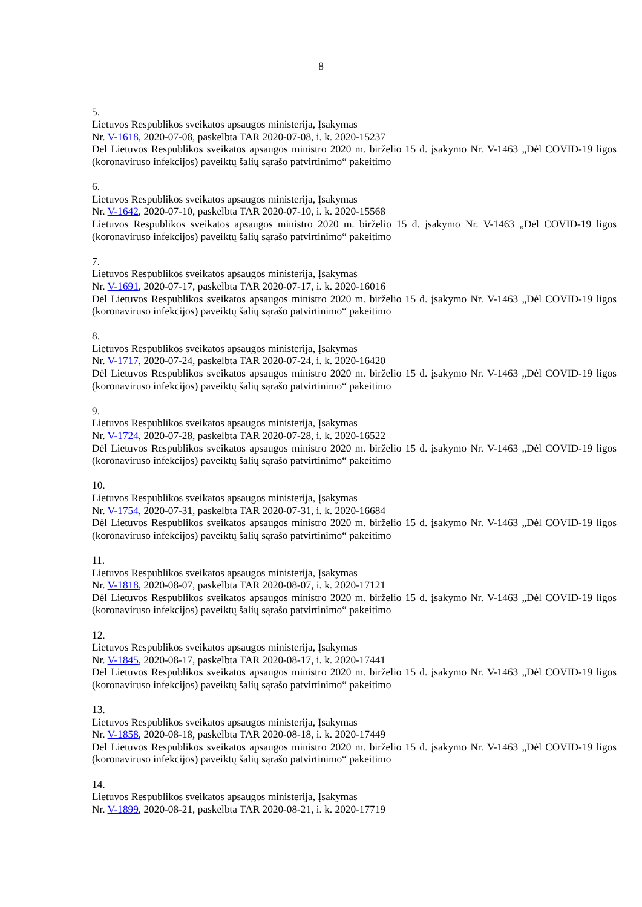8
5.
Lietuvos Respublikos sveikatos apsaugos ministerija, Įsakymas
Nr. V-1618, 2020-07-08, paskelbta TAR 2020-07-08, i. k. 2020-15237
Dėl Lietuvos Respublikos sveikatos apsaugos ministro 2020 m. birželio 15 d. įsakymo Nr. V-1463 „Dėl COVID-19 ligos (koronaviruso infekcijos) paveiktų šalių sąrašo patvirtinimo“ pakeitimo
6.
Lietuvos Respublikos sveikatos apsaugos ministerija, Įsakymas
Nr. V-1642, 2020-07-10, paskelbta TAR 2020-07-10, i. k. 2020-15568
Lietuvos Respublikos sveikatos apsaugos ministro 2020 m. birželio 15 d. įsakymo Nr. V-1463 „Dėl COVID-19 ligos (koronaviruso infekcijos) paveiktų šalių sąrašo patvirtinimo“ pakeitimo
7.
Lietuvos Respublikos sveikatos apsaugos ministerija, Įsakymas
Nr. V-1691, 2020-07-17, paskelbta TAR 2020-07-17, i. k. 2020-16016
Dėl Lietuvos Respublikos sveikatos apsaugos ministro 2020 m. birželio 15 d. įsakymo Nr. V-1463 „Dėl COVID-19 ligos (koronaviruso infekcijos) paveiktų šalių sąrašo patvirtinimo“ pakeitimo
8.
Lietuvos Respublikos sveikatos apsaugos ministerija, Įsakymas
Nr. V-1717, 2020-07-24, paskelbta TAR 2020-07-24, i. k. 2020-16420
Dėl Lietuvos Respublikos sveikatos apsaugos ministro 2020 m. birželio 15 d. įsakymo Nr. V-1463 „Dėl COVID-19 ligos (koronaviruso infekcijos) paveiktų šalių sąrašo patvirtinimo“ pakeitimo
9.
Lietuvos Respublikos sveikatos apsaugos ministerija, Įsakymas
Nr. V-1724, 2020-07-28, paskelbta TAR 2020-07-28, i. k. 2020-16522
Dėl Lietuvos Respublikos sveikatos apsaugos ministro 2020 m. birželio 15 d. įsakymo Nr. V-1463 „Dėl COVID-19 ligos (koronaviruso infekcijos) paveiktų šalių sąrašo patvirtinimo“ pakeitimo
10.
Lietuvos Respublikos sveikatos apsaugos ministerija, Įsakymas
Nr. V-1754, 2020-07-31, paskelbta TAR 2020-07-31, i. k. 2020-16684
Dėl Lietuvos Respublikos sveikatos apsaugos ministro 2020 m. birželio 15 d. įsakymo Nr. V-1463 „Dėl COVID-19 ligos (koronaviruso infekcijos) paveiktų šalių sąrašo patvirtinimo“ pakeitimo
11.
Lietuvos Respublikos sveikatos apsaugos ministerija, Įsakymas
Nr. V-1818, 2020-08-07, paskelbta TAR 2020-08-07, i. k. 2020-17121
Dėl Lietuvos Respublikos sveikatos apsaugos ministro 2020 m. birželio 15 d. įsakymo Nr. V-1463 „Dėl COVID-19 ligos (koronaviruso infekcijos) paveiktų šalių sąrašo patvirtinimo“ pakeitimo
12.
Lietuvos Respublikos sveikatos apsaugos ministerija, Įsakymas
Nr. V-1845, 2020-08-17, paskelbta TAR 2020-08-17, i. k. 2020-17441
Dėl Lietuvos Respublikos sveikatos apsaugos ministro 2020 m. birželio 15 d. įsakymo Nr. V-1463 „Dėl COVID-19 ligos (koronaviruso infekcijos) paveiktų šalių sąrašo patvirtinimo“ pakeitimo
13.
Lietuvos Respublikos sveikatos apsaugos ministerija, Įsakymas
Nr. V-1858, 2020-08-18, paskelbta TAR 2020-08-18, i. k. 2020-17449
Dėl Lietuvos Respublikos sveikatos apsaugos ministro 2020 m. birželio 15 d. įsakymo Nr. V-1463 „Dėl COVID-19 ligos (koronaviruso infekcijos) paveiktų šalių sąrašo patvirtinimo“ pakeitimo
14.
Lietuvos Respublikos sveikatos apsaugos ministerija, Įsakymas
Nr. V-1899, 2020-08-21, paskelbta TAR 2020-08-21, i. k. 2020-17719